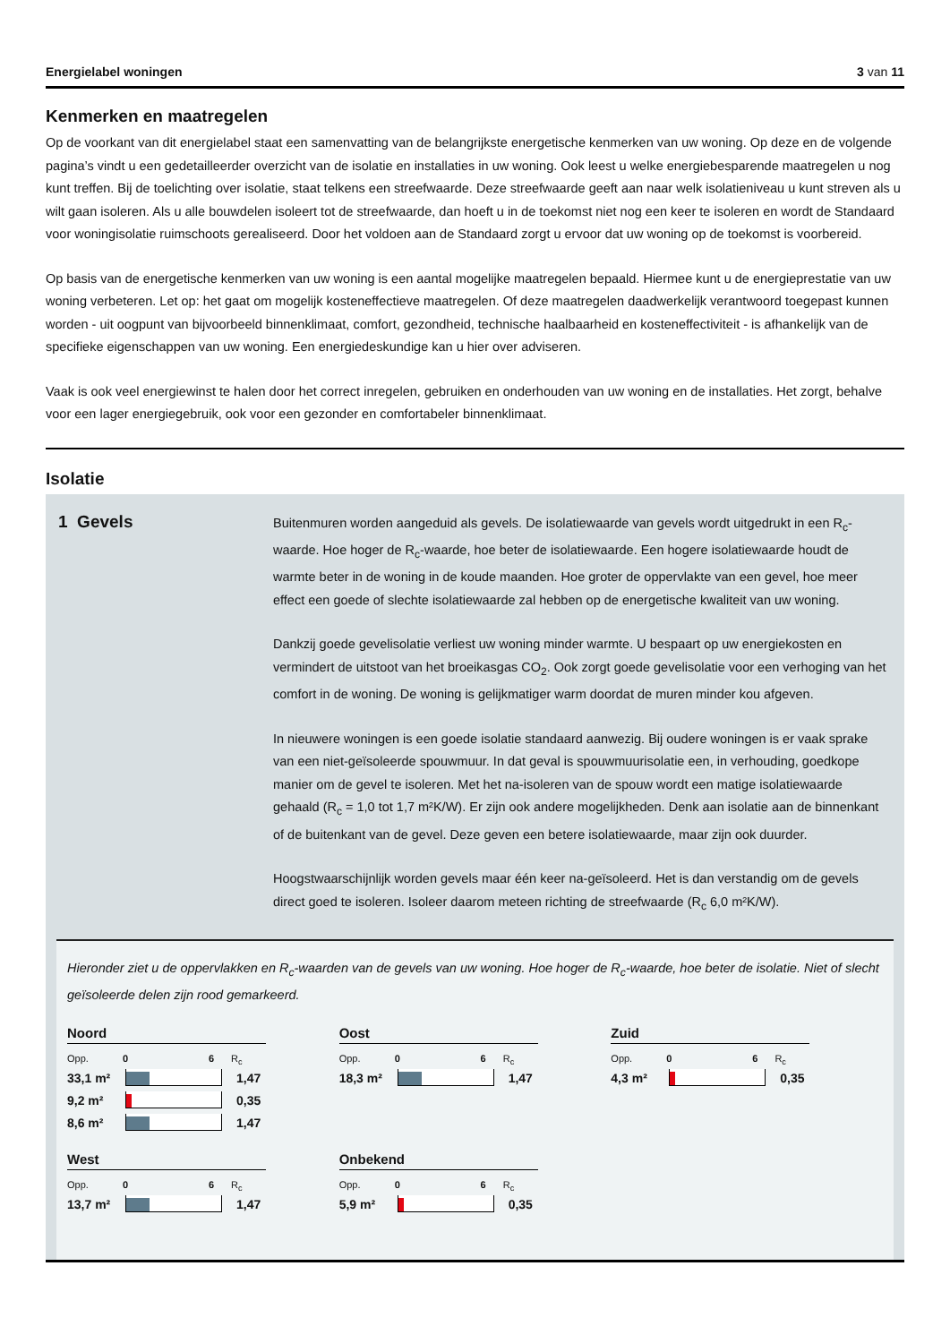Energielabel woningen 3 van 11
Kenmerken en maatregelen
Op de voorkant van dit energielabel staat een samenvatting van de belangrijkste energetische kenmerken van uw woning. Op deze en de volgende pagina’s vindt u een gedetailleerder overzicht van de isolatie en installaties in uw woning. Ook leest u welke energiebesparende maatregelen u nog kunt treffen. Bij de toelichting over isolatie, staat telkens een streefwaarde. Deze streefwaarde geeft aan naar welk isolatieniveau u kunt streven als u wilt gaan isoleren. Als u alle bouwdelen isoleert tot de streefwaarde, dan hoeft u in de toekomst niet nog een keer te isoleren en wordt de Standaard voor woningisolatie ruimschoots gerealiseerd. Door het voldoen aan de Standaard zorgt u ervoor dat uw woning op de toekomst is voorbereid.
Op basis van de energetische kenmerken van uw woning is een aantal mogelijke maatregelen bepaald. Hiermee kunt u de energieprestatie van uw woning verbeteren. Let op: het gaat om mogelijk kosteneffectieve maatregelen. Of deze maatregelen daadwerkelijk verantwoord toegepast kunnen worden - uit oogpunt van bijvoorbeeld binnenklimaat, comfort, gezondheid, technische haalbaarheid en kosteneffectiviteit - is afhankelijk van de specifieke eigenschappen van uw woning. Een energiedeskundige kan u hier over adviseren.
Vaak is ook veel energiewinst te halen door het correct inregelen, gebruiken en onderhouden van uw woning en de installaties. Het zorgt, behalve voor een lager energiegebruik, ook voor een gezonder en comfortabeler binnenklimaat.
Isolatie
1 Gevels
Buitenmuren worden aangeduid als gevels. De isolatiewaarde van gevels wordt uitgedrukt in een R<sub>c</sub>-waarde. Hoe hoger de R<sub>c</sub>-waarde, hoe beter de isolatiewaarde. Een hogere isolatiewaarde houdt de warmte beter in de woning in de koude maanden. Hoe groter de oppervlakte van een gevel, hoe meer effect een goede of slechte isolatiewaarde zal hebben op de energetische kwaliteit van uw woning.
Dankzij goede gevelisolatie verliest uw woning minder warmte. U bespaart op uw energiekosten en vermindert de uitstoot van het broeikasgas CO<sub>2</sub>. Ook zorgt goede gevelisolatie voor een verhoging van het comfort in de woning. De woning is gelijkmatiger warm doordat de muren minder kou afgeven.
In nieuwere woningen is een goede isolatie standaard aanwezig. Bij oudere woningen is er vaak sprake van een niet-geïsoleerde spouwmuur. In dat geval is spouwmuurisolatie een, in verhouding, goedkope manier om de gevel te isoleren. Met het na-isoleren van de spouw wordt een matige isolatiewaarde gehaald (R<sub>c</sub> = 1,0 tot 1,7 m²K/W). Er zijn ook andere mogelijkheden. Denk aan isolatie aan de binnenkant of de buitenkant van de gevel. Deze geven een betere isolatiewaarde, maar zijn ook duurder.
Hoogstwaarschijnlijk worden gevels maar één keer na-geïsoleerd. Het is dan verstandig om de gevels direct goed te isoleren. Isoleer daarom meteen richting de streefwaarde (R<sub>c</sub> 6,0 m²K/W).
Hieronder ziet u de oppervlakken en R<sub>c</sub>-waarden van de gevels van uw woning. Hoe hoger de R<sub>c</sub>-waarde, hoe beter de isolatie. Niet of slecht geïsoleerde delen zijn rood gemarkeerd.
Noord
Opp. 0 6 R<sub>c</sub>
33,1 m² 1,47
9,2 m² 0,35
8,6 m² 1,47
Oost
Opp. 0 6 R<sub>c</sub>
18,3 m² 1,47
Zuid
Opp. 0 6 R<sub>c</sub>
4,3 m² 0,35
West
Opp. 0 6 R<sub>c</sub>
13,7 m² 1,47
Onbekend
Opp. 0 6 R<sub>c</sub>
5,9 m² 0,35